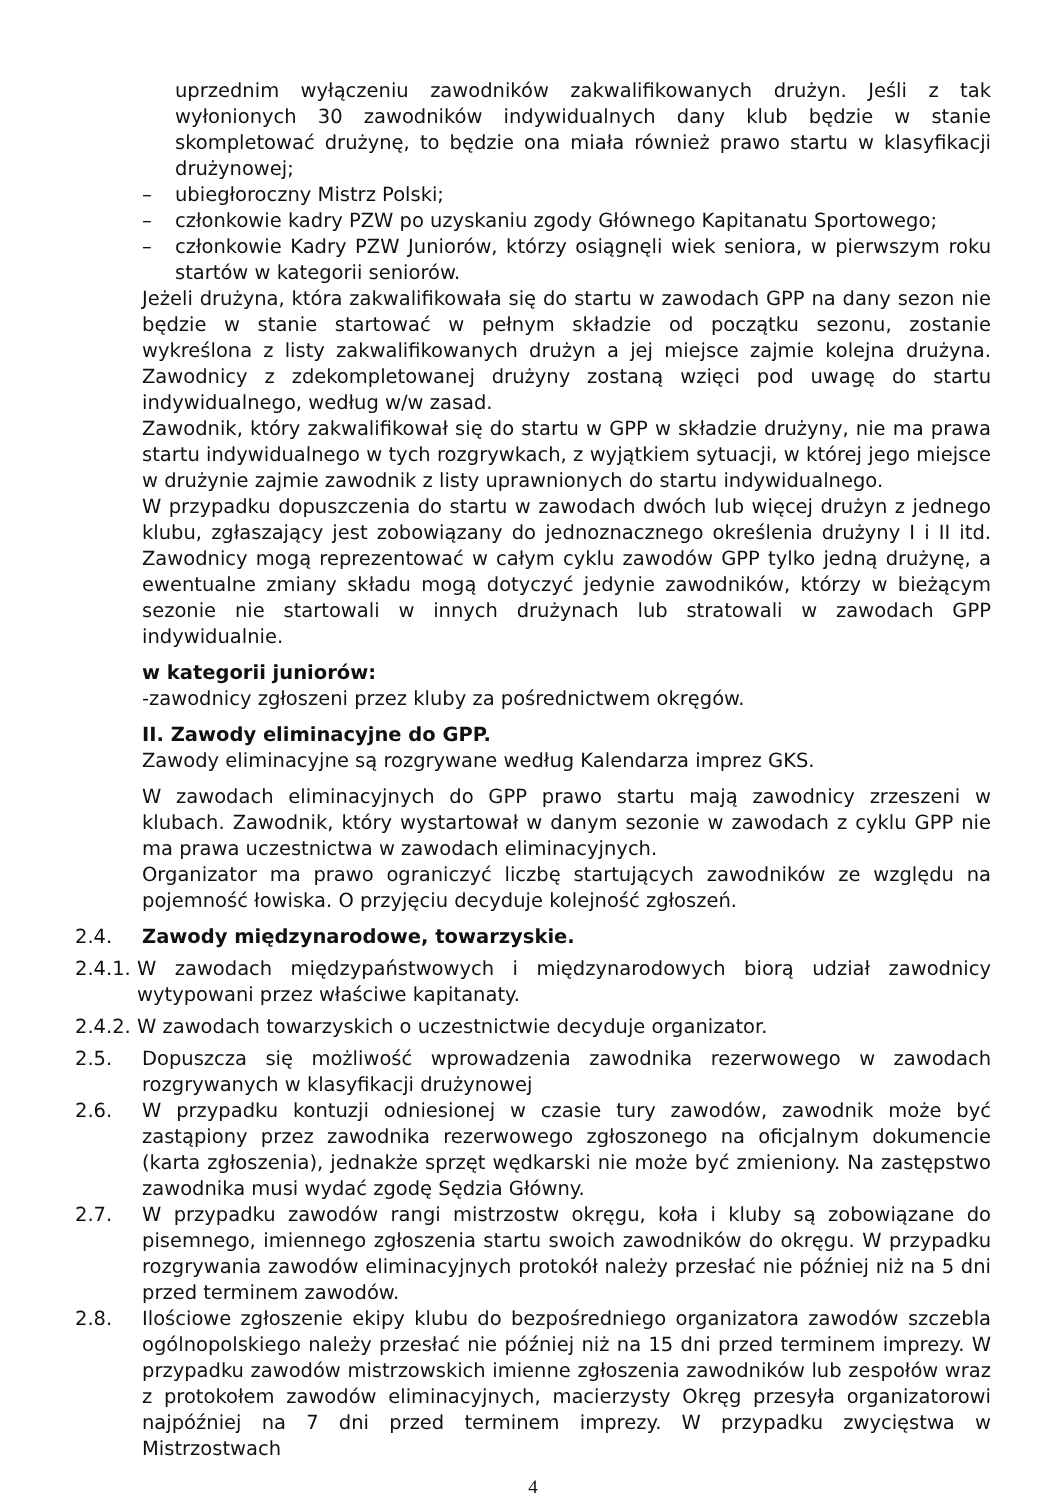uprzednim wyłączeniu zawodników zakwalifikowanych drużyn. Jeśli z tak wyłonionych 30 zawodników indywidualnych dany klub będzie w stanie skompletować drużynę, to będzie ona miała również prawo startu w klasyfikacji drużynowej;
– ubiegłoroczny Mistrz Polski;
– członkowie kadry PZW po uzyskaniu zgody Głównego Kapitanatu Sportowego;
– członkowie Kadry PZW Juniorów, którzy osiągnęli wiek seniora, w pierwszym roku startów w kategorii seniorów.
Jeżeli drużyna, która zakwalifikowała się do startu w zawodach GPP na dany sezon nie będzie w stanie startować w pełnym składzie od początku sezonu, zostanie wykreślona z listy zakwalifikowanych drużyn a jej miejsce zajmie kolejna drużyna. Zawodnicy z zdekompletowanej drużyny zostaną wzięci pod uwagę do startu indywidualnego, według w/w zasad.
Zawodnik, który zakwalifikował się do startu w GPP w składzie drużyny, nie ma prawa startu indywidualnego w tych rozgrywkach, z wyjątkiem sytuacji, w której jego miejsce w drużynie zajmie zawodnik z listy uprawnionych do startu indywidualnego.
W przypadku dopuszczenia do startu w zawodach dwóch lub więcej drużyn z jednego klubu, zgłaszający jest zobowiązany do jednoznacznego określenia drużyny I i II itd. Zawodnicy mogą reprezentować w całym cyklu zawodów GPP tylko jedną drużynę, a ewentualne zmiany składu mogą dotyczyć jedynie zawodników, którzy w bieżącym sezonie nie startowali w innych drużynach lub stratowali w zawodach GPP indywidualnie.
w kategorii juniorów:
-zawodnicy zgłoszeni przez kluby za pośrednictwem okręgów.
II. Zawody eliminacyjne do GPP.
Zawody eliminacyjne są rozgrywane według Kalendarza imprez GKS.
W zawodach eliminacyjnych do GPP prawo startu mają zawodnicy zrzeszeni w klubach. Zawodnik, który wystartował w danym sezonie w zawodach z cyklu GPP nie ma prawa uczestnictwa w zawodach eliminacyjnych.
Organizator ma prawo ograniczyć liczbę startujących zawodników ze względu na pojemność łowiska. O przyjęciu decyduje kolejność zgłoszeń.
2.4. Zawody międzynarodowe, towarzyskie.
2.4.1.
W zawodach międzypaństwowych i międzynarodowych biorą udział zawodnicy wytypowani przez właściwe kapitanaty.
2.4.2.
W zawodach towarzyskich o uczestnictwie decyduje organizator.
2.5. Dopuszcza się możliwość wprowadzenia zawodnika rezerwowego w zawodach rozgrywanych w klasyfikacji drużynowej
2.6. W przypadku kontuzji odniesionej w czasie tury zawodów, zawodnik może być zastąpiony przez zawodnika rezerwowego zgłoszonego na oficjalnym dokumencie (karta zgłoszenia), jednakże sprzęt wędkarski nie może być zmieniony. Na zastępstwo zawodnika musi wydać zgodę Sędzia Główny.
2.7. W przypadku zawodów rangi mistrzostw okręgu, koła i kluby są zobowiązane do pisemnego, imiennego zgłoszenia startu swoich zawodników do okręgu. W przypadku rozgrywania zawodów eliminacyjnych protokół należy przesłać nie później niż na 5 dni przed terminem zawodów.
2.8. Ilościowe zgłoszenie ekipy klubu do bezpośredniego organizatora zawodów szczebla ogólnopolskiego należy przesłać nie później niż na 15 dni przed terminem imprezy. W przypadku zawodów mistrzowskich imienne zgłoszenia zawodników lub zespołów wraz z protokołem zawodów eliminacyjnych, macierzysty Okręg przesyła organizatorowi najpóźniej na 7 dni przed terminem imprezy. W przypadku zwycięstwa w Mistrzostwach
4